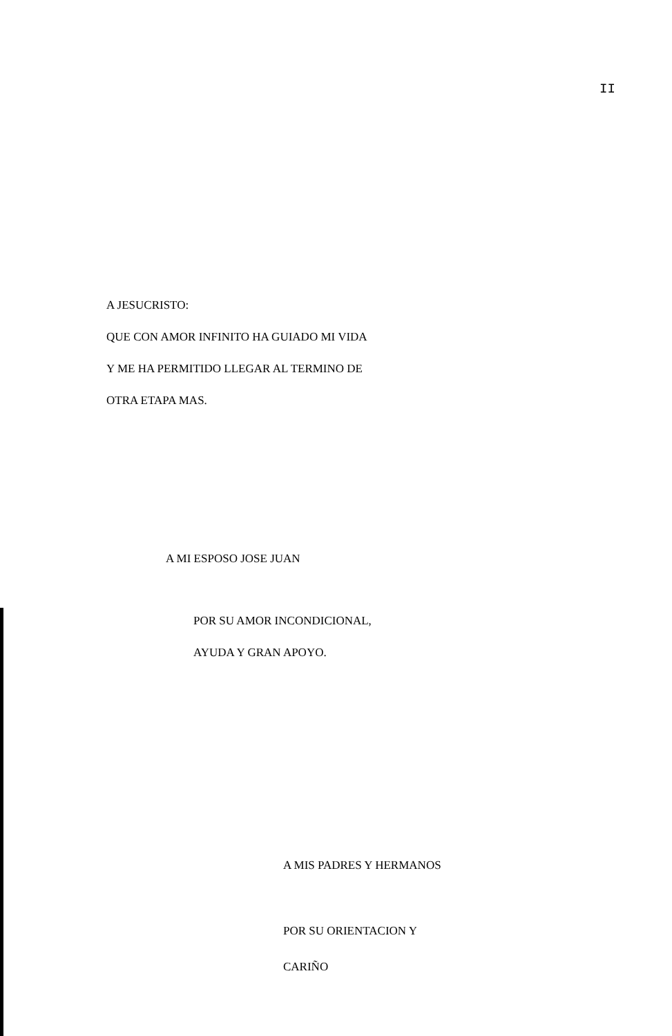II
A JESUCRISTO:
QUE CON AMOR INFINITO HA GUIADO MI VIDA
Y ME HA PERMITIDO LLEGAR AL TERMINO DE
OTRA ETAPA MAS.
A MI ESPOSO JOSE JUAN
POR SU AMOR INCONDICIONAL,
AYUDA Y GRAN APOYO.
A MIS PADRES Y HERMANOS
POR SU ORIENTACION Y
CARIÑO